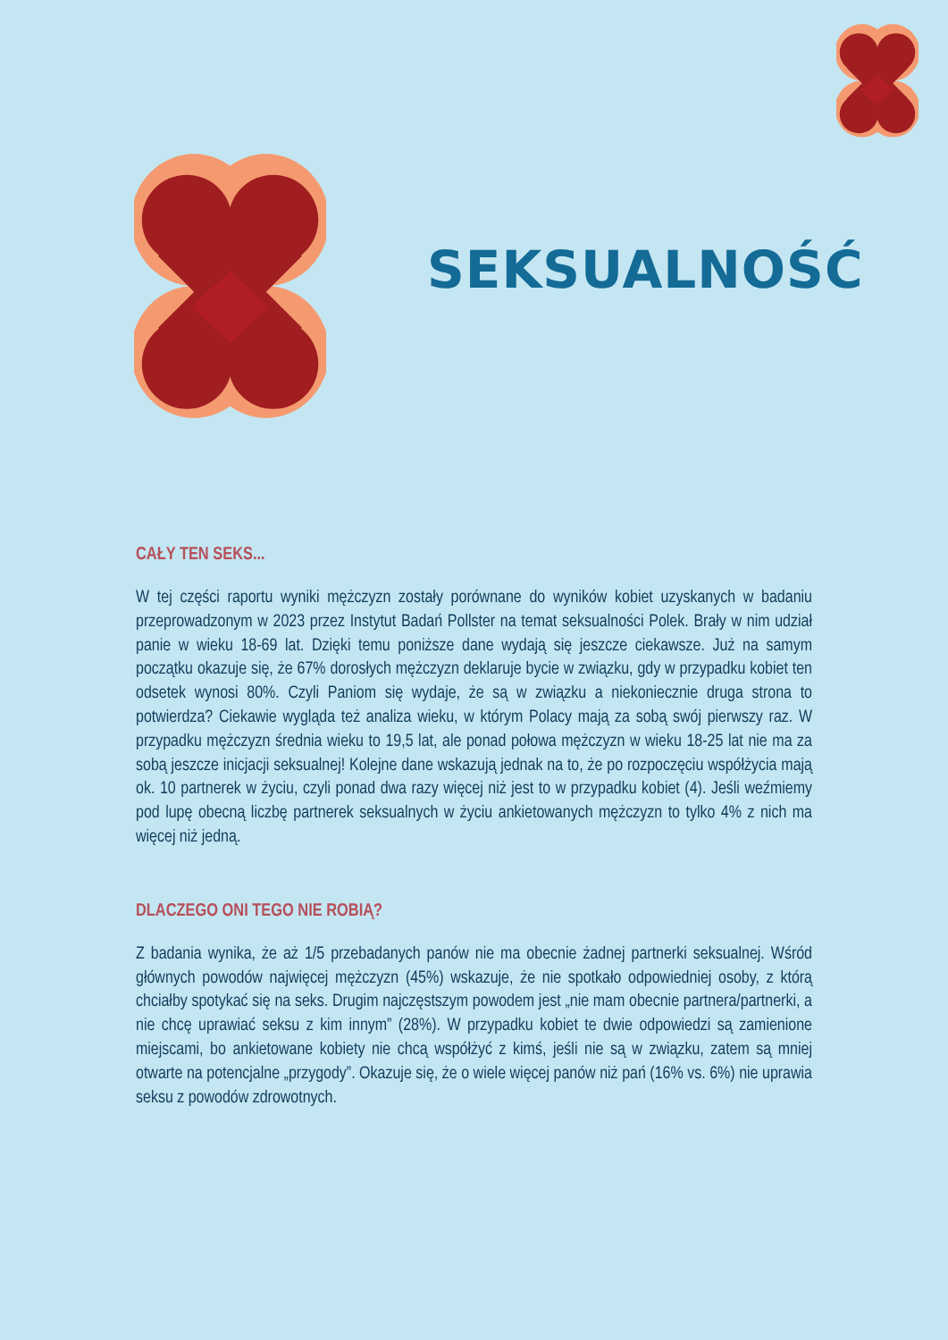SEKSUALNOŚĆ
CAŁY TEN SEKS...
W tej części raportu wyniki mężczyzn zostały porównane do wyników kobiet uzyskanych w badaniu przeprowadzonym w 2023 przez Instytut Badań Pollster na temat seksualności Polek. Brały w nim udział panie w wieku 18-69 lat. Dzięki temu poniższe dane wydają się jeszcze ciekawsze. Już na samym początku okazuje się, że 67% dorosłych mężczyzn deklaruje bycie w związku, gdy w przypadku kobiet ten odsetek wynosi 80%. Czyli Paniom się wydaje, że są w związku a niekoniecznie druga strona to potwierdza? Ciekawie wygląda też analiza wieku, w którym Polacy mają za sobą swój pierwszy raz. W przypadku mężczyzn średnia wieku to 19,5 lat, ale ponad połowa mężczyzn w wieku 18-25 lat nie ma za sobą jeszcze inicjacji seksualnej! Kolejne dane wskazują jednak na to, że po rozpoczęciu współżycia mają ok. 10 partnerek w życiu, czyli ponad dwa razy więcej niż jest to w przypadku kobiet (4). Jeśli weźmiemy pod lupę obecną liczbę partnerek seksualnych w życiu ankietowanych mężczyzn to tylko 4% z nich ma więcej niż jedną.
DLACZEGO ONI TEGO NIE ROBIĄ?
Z badania wynika, że aż 1/5 przebadanych panów nie ma obecnie żadnej partnerki seksualnej. Wśród głównych powodów najwięcej mężczyzn (45%) wskazuje, że nie spotkało odpowiedniej osoby, z którą chciałby spotykać się na seks. Drugim najczęstszym powodem jest „nie mam obecnie partnera/partnerki, a nie chcę uprawiać seksu z kim innym” (28%). W przypadku kobiet te dwie odpowiedzi są zamienione miejscami, bo ankietowane kobiety nie chcą współżyć z kimś, jeśli nie są w związku, zatem są mniej otwarte na potencjalne „przygody”. Okazuje się, że o wiele więcej panów niż pań (16% vs. 6%) nie uprawia seksu z powodów zdrowotnych.